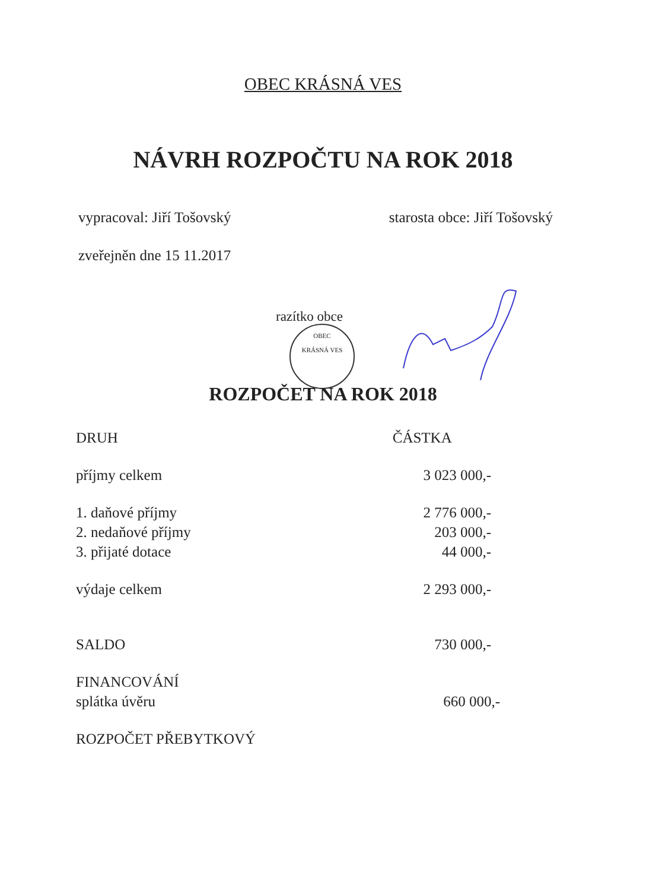OBEC KRÁSNÁ VES
NÁVRH ROZPOČTU NA ROK 2018
vypracoval: Jiří Tošovský starosta obce: Jiří Tošovský
zveřejněn dne 15 11.2017
razítko obce
OBEC
KRÁSNÁ VES
ROZPOČET NA ROK 2018
| DRUH | ČÁSTKA |
| --- | --- |
| příjmy celkem | 3 023 000,- |
| 1. daňové příjmy | 2 776 000,- |
| 2. nedaňové příjmy | 203 000,- |
| 3. přijaté dotace | 44 000,- |
| výdaje celkem | 2 293 000,- |
| SALDO | 730 000,- |
| FINANCOVÁNÍ | |
| splátka úvěru | 660 000,- |
| ROZPOČET PŘEBYTKOVÝ | |